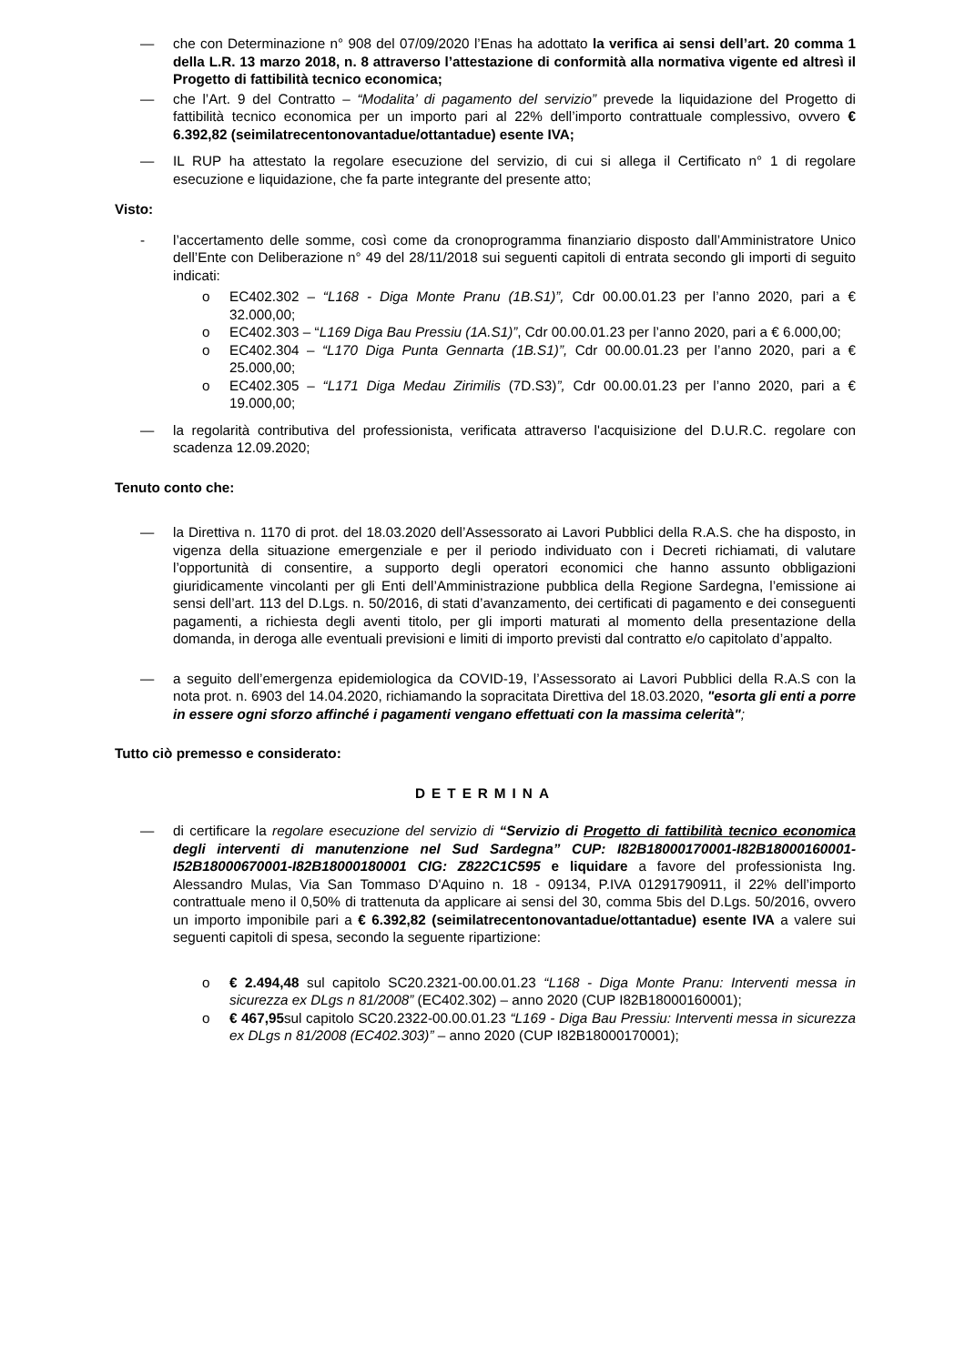— che con Determinazione n° 908 del 07/09/2020 l’Enas ha adottato la verifica ai sensi dell’art. 20 comma 1 della L.R. 13 marzo 2018, n. 8 attraverso l’attestazione di conformità alla normativa vigente ed altresì il Progetto di fattibilità tecnico economica;
— che l’Art. 9 del Contratto – “Modalita’ di pagamento del servizio” prevede la liquidazione del Progetto di fattibilità tecnico economica per un importo pari al 22% dell’importo contrattuale complessivo, ovvero € 6.392,82 (seimilatrecentonovantadue/ottantadue) esente IVA;
— IL RUP ha attestato la regolare esecuzione del servizio, di cui si allega il Certificato n° 1 di regolare esecuzione e liquidazione, che fa parte integrante del presente atto;
Visto:
- l’accertamento delle somme, così come da cronoprogramma finanziario disposto dall’Amministratore Unico dell’Ente con Deliberazione n° 49 del 28/11/2018 sui seguenti capitoli di entrata secondo gli importi di seguito indicati:
o EC402.302 – “L168 - Diga Monte Pranu (1B.S1)”, Cdr 00.00.01.23 per l’anno 2020, pari a € 32.000,00;
o EC402.303 – “L169 Diga Bau Pressiu (1A.S1)”, Cdr 00.00.01.23 per l’anno 2020, pari a € 6.000,00;
o EC402.304 – “L170 Diga Punta Gennarta (1B.S1)”, Cdr 00.00.01.23 per l’anno 2020, pari a € 25.000,00;
o EC402.305 – “L171 Diga Medau Zirimilis (7D.S3)”, Cdr 00.00.01.23 per l’anno 2020, pari a € 19.000,00;
— la regolarità contributiva del professionista, verificata attraverso l'acquisizione del D.U.R.C. regolare con scadenza 12.09.2020;
Tenuto conto che:
— la Direttiva n. 1170 di prot. del 18.03.2020 dell’Assessorato ai Lavori Pubblici della R.A.S. che ha disposto, in vigenza della situazione emergenziale e per il periodo individuato con i Decreti richiamati, di valutare l’opportunità di consentire, a supporto degli operatori economici che hanno assunto obbligazioni giuridicamente vincolanti per gli Enti dell’Amministrazione pubblica della Regione Sardegna, l’emissione ai sensi dell’art. 113 del D.Lgs. n. 50/2016, di stati d’avanzamento, dei certificati di pagamento e dei conseguenti pagamenti, a richiesta degli aventi titolo, per gli importi maturati al momento della presentazione della domanda, in deroga alle eventuali previsioni e limiti di importo previsti dal contratto e/o capitolato d’appalto.
— a seguito dell’emergenza epidemiologica da COVID-19, l’Assessorato ai Lavori Pubblici della R.A.S con la nota prot. n. 6903 del 14.04.2020, richiamando la sopracitata Direttiva del 18.03.2020, "esorta gli enti a porre in essere ogni sforzo affinché i pagamenti vengano effettuati con la massima celerità";
Tutto ciò premesso e considerato:
DETERMINA
— di certificare la regolare esecuzione del servizio di “Servizio di Progetto di fattibilità tecnico economica degli interventi di manutenzione nel Sud Sardegna” CUP: I82B18000170001-I82B18000160001-I52B18000670001-I82B18000180001 CIG: Z822C1C595 e liquidare a favore del professionista Ing. Alessandro Mulas, Via San Tommaso D'Aquino n. 18 - 09134, P.IVA 01291790911, il 22% dell’importo contrattuale meno il 0,50% di trattenuta da applicare ai sensi del 30, comma 5bis del D.Lgs. 50/2016, ovvero un importo imponibile pari a € 6.392,82 (seimilatrecentonovantadue/ottantadue) esente IVA a valere sui seguenti capitoli di spesa, secondo la seguente ripartizione:
o € 2.494,48 sul capitolo SC20.2321-00.00.01.23 “L168 - Diga Monte Pranu: Interventi messa in sicurezza ex DLgs n 81/2008” (EC402.302) – anno 2020 (CUP I82B18000160001);
o € 467,95sul capitolo SC20.2322-00.00.01.23 “L169 - Diga Bau Pressiu: Interventi messa in sicurezza ex DLgs n 81/2008 (EC402.303)” – anno 2020 (CUP I82B18000170001);